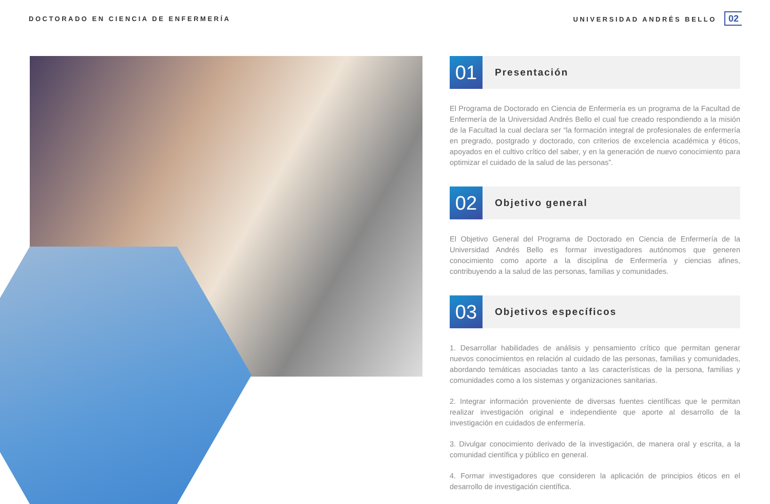DOCTORADO EN CIENCIA DE ENFERMERÍA UNIVERSIDAD ANDRÉS BELLO 02
01
Presentación
El Programa de Doctorado en Ciencia de Enfermería es un programa de la Facultad de Enfermería de la Universidad Andrés Bello el cual fue creado respondiendo a la misión de la Facultad la cual declara ser “la formación integral de profesionales de enfermería en pregrado, postgrado y doctorado, con criterios de excelencia académica y éticos, apoyados en el cultivo crítico del saber, y en la generación de nuevo conocimiento para optimizar el cuidado de la salud de las personas”.
02
Objetivo general
El Objetivo General del Programa de Doctorado en Ciencia de Enfermería de la Universidad Andrés Bello es formar investigadores autónomos que generen conocimiento como aporte a la disciplina de Enfermería y ciencias afines, contribuyendo a la salud de las personas, familias y comunidades.
03
Objetivos específicos
1. Desarrollar habilidades de análisis y pensamiento crítico que permitan generar nuevos conocimientos en relación al cuidado de las personas, familias y comunidades, abordando temáticas asociadas tanto a las características de la persona, familias y comunidades como a los sistemas y organizaciones sanitarias.
2. Integrar información proveniente de diversas fuentes científicas que le permitan realizar investigación original e independiente que aporte al desarrollo de la investigación en cuidados de enfermería.
3. Divulgar conocimiento derivado de la investigación, de manera oral y escrita, a la comunidad científica y público en general.
4. Formar investigadores que consideren la aplicación de principios éticos en el desarrollo de investigación científica.